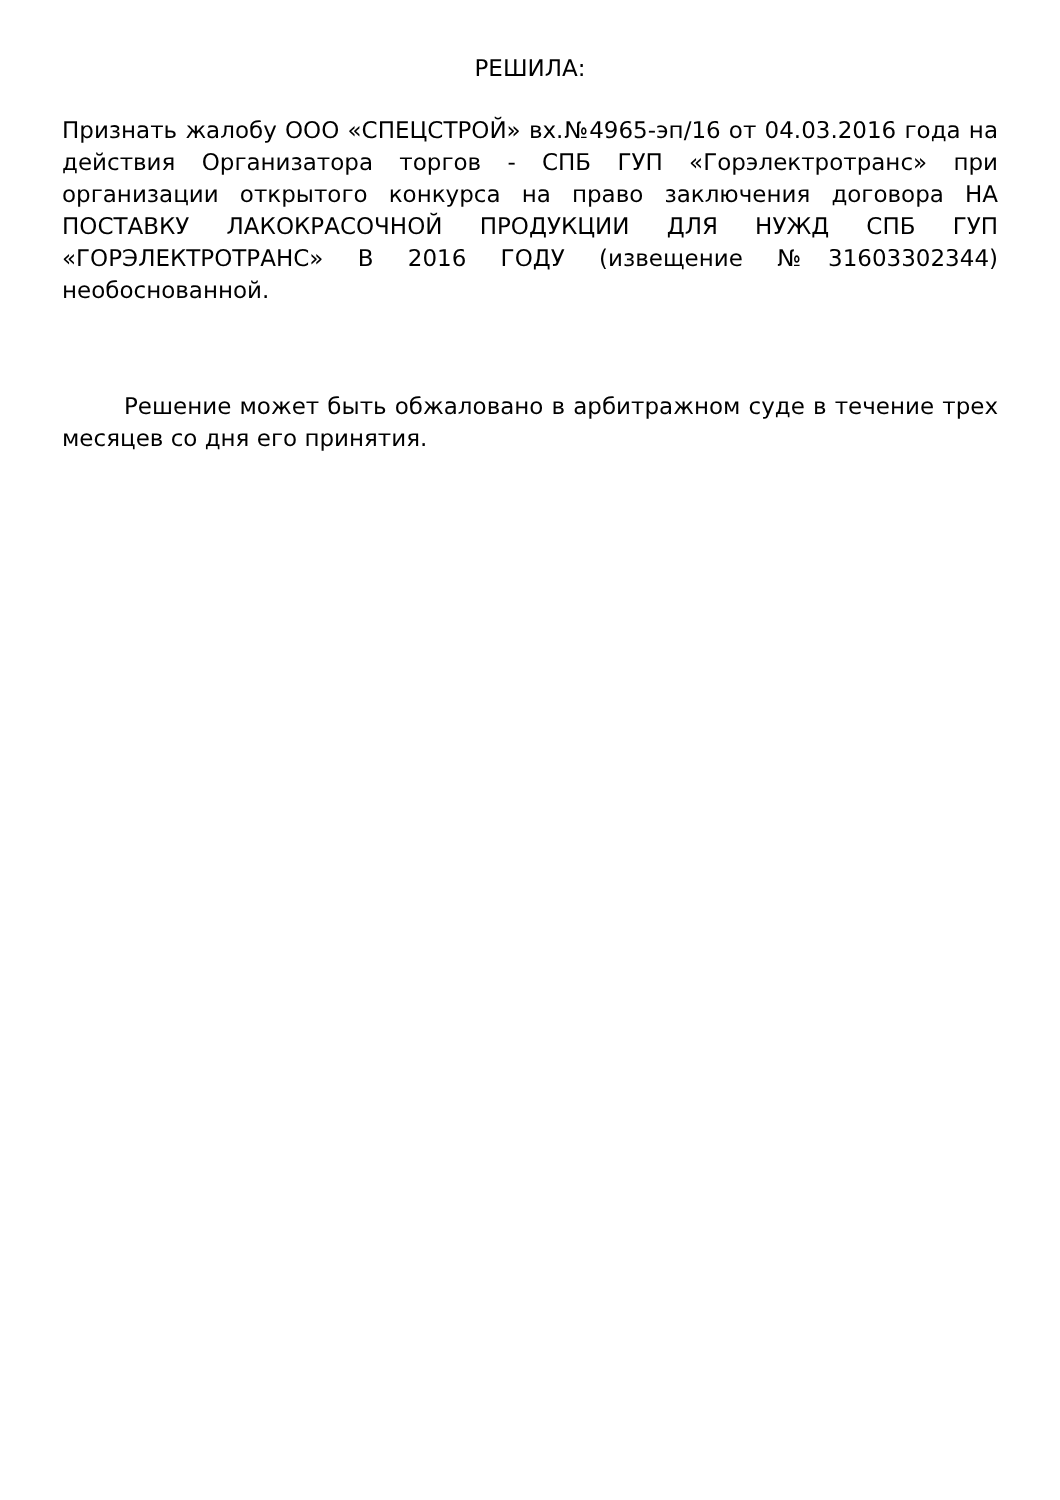РЕШИЛА:
Признать жалобу ООО «СПЕЦСТРОЙ» вх.№4965-эп/16 от 04.03.2016 года на действия Организатора торгов - СПБ ГУП «Горэлектротранс» при организации открытого конкурса на право заключения договора НА ПОСТАВКУ ЛАКОКРАСОЧНОЙ ПРОДУКЦИИ ДЛЯ НУЖД СПБ ГУП «ГОРЭЛЕКТРОТРАНС» В 2016 ГОДУ (извещение №31603302344) необоснованной.
Решение может быть обжаловано в арбитражном суде в течение трех месяцев со дня его принятия.